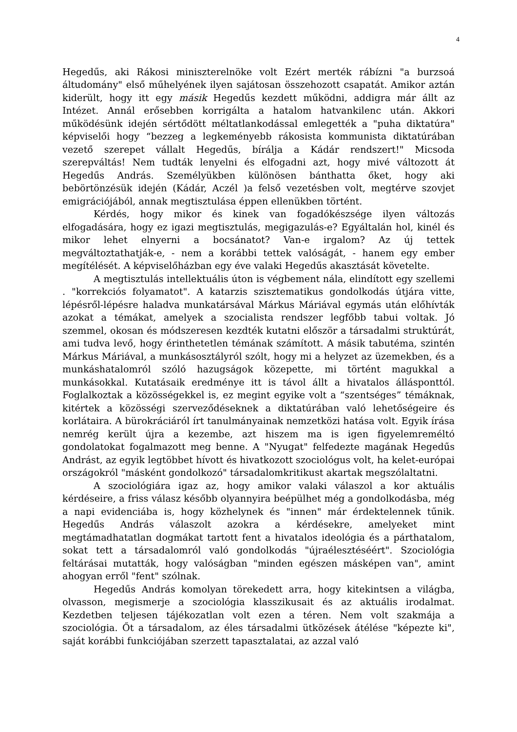4
Hegedűs, aki Rákosi miniszterelnöke volt Ezért merték rábízni "a burzsoá áltudomány" első műhelyének ilyen sajátosan összehozott csapatát. Amikor aztán kiderült, hogy itt egy másik Hegedűs kezdett működni, addigra már állt az Intézet. Annál erősebben korrigálta a hatalom hatvankilenc után. Akkori működésünk idején sértődött méltatlankodással emlegették a "puha diktatúra" képviselői hogy “bezzeg a legkeményebb rákosista kommunista diktatúrában vezető szerepet vállalt Hegedűs, bírálja a Kádár rendszert!" Micsoda szerepváltás! Nem tudták lenyelni és elfogadni azt, hogy mivé változott át Hegedűs András. Személyükben különösen bánthatta őket, hogy aki bebörtönzésük idején (Kádár, Aczél )a felső vezetésben volt, megtérve szovjet emigrációjából, annak megtisztulása éppen ellenükben történt.
Kérdés, hogy mikor és kinek van fogadókészsége ilyen változás elfogadására, hogy ez igazi megtisztulás, megigazulás-e? Egyáltalán hol, kinél és mikor lehet elnyerni a bocsánatot? Van-e irgalom? Az új tettek megváltoztathatják-e, - nem a korábbi tettek valóságát, - hanem egy ember megítélését. A képviselőházban egy éve valaki Hegedűs akasztását követelte.
A megtisztulás intellektuális úton is végbement nála, elindított egy szellemi . "korrekciós folyamatot". A katarzis szisztematikus gondolkodás útjára vitte, lépésről-lépésre haladva munkatársával Márkus Máriával egymás után előhívták azokat a témákat, amelyek a szocialista rendszer legfőbb tabui voltak. Jó szemmel, okosan és módszeresen kezdték kutatni először a társadalmi struktúrát, ami tudva levő, hogy érinthetetlen témának számított. A másik tabutéma, szintén Márkus Máriával, a munkásosztályról szólt, hogy mi a helyzet az üzemekben, és a munkáshatalomról szóló hazugságok közepette, mi történt magukkal a munkásokkal. Kutatásaik eredménye itt is távol állt a hivatalos állásponttól. Foglalkoztak a közösségekkel is, ez megint egyike volt a “szentséges” témáknak, kitértek a közösségi szerveződéseknek a diktatúrában való lehetőségeire és korlátaira. A bürokráciáról írt tanulmányainak nemzetközi hatása volt. Egyik írása nemrég került újra a kezembe, azt hiszem ma is igen figyelemreméltó gondolatokat fogalmazott meg benne. A "Nyugat" felfedezte magának Hegedűs Andrást, az egyik legtöbbet hívott és hivatkozott szociológus volt, ha kelet-európai országokról "másként gondolkozó" társadalomkritikust akartak megszólaltatni.
A szociológiára igaz az, hogy amikor valaki válaszol a kor aktuális kérdéseire, a friss válasz később olyannyira beépülhet még a gondolkodásba, még a napi evidenciába is, hogy közhelynek és "innen" már érdektelennek tűnik. Hegedűs András válaszolt azokra a kérdésekre, amelyeket mint megtámadhatatlan dogmákat tartott fent a hivatalos ideológia és a párthatalom, sokat tett a társadalomról való gondolkodás "újraélesztéséért". Szociológia feltárásai mutatták, hogy valóságban "minden egészen másképen van", amint ahogyan erről "fent" szólnak.
Hegedűs András komolyan törekedett arra, hogy kitekintsen a világba, olvasson, megismerje a szociológia klasszikusait és az aktuális irodalmat. Kezdetben teljesen tájékozatlan volt ezen a téren. Nem volt szakmája a szociológia. Őt a társadalom, az éles társadalmi ütközések átélése "képezte ki", saját korábbi funkciójában szerzett tapasztalatai, az azzal való